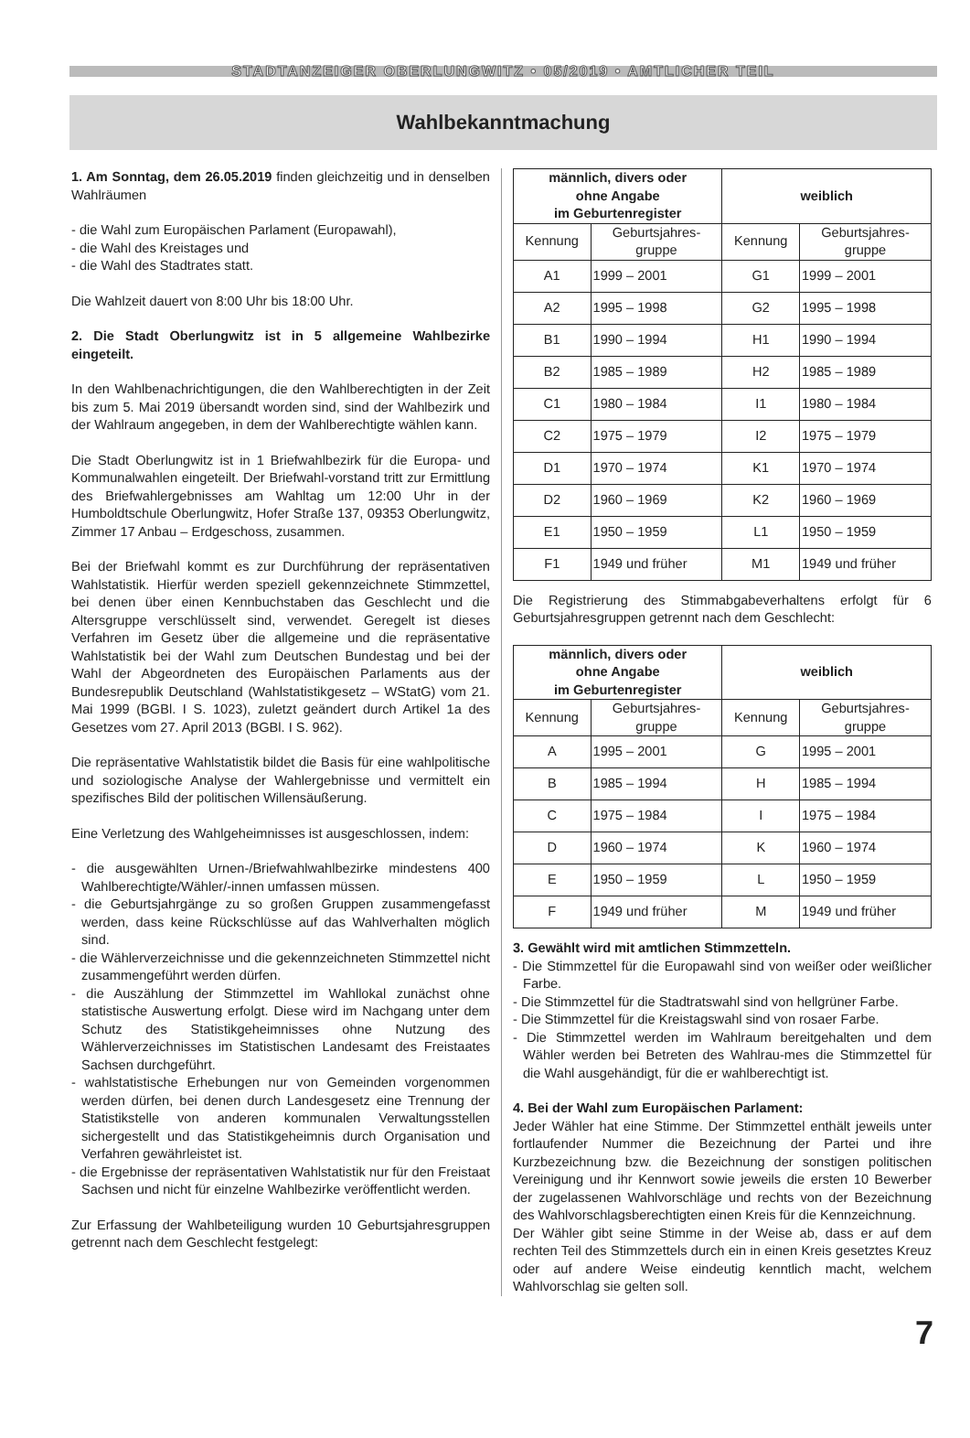STADTANZEIGER OBERLUNGWITZ • 05/2019 • AMTLICHER TEIL
Wahlbekanntmachung
1. Am Sonntag, dem 26.05.2019 finden gleichzeitig und in denselben Wahlräumen
- die Wahl zum Europäischen Parlament (Europawahl),
- die Wahl des Kreistages und
- die Wahl des Stadtrates statt.
Die Wahlzeit dauert von 8:00 Uhr bis 18:00 Uhr.
2. Die Stadt Oberlungwitz ist in 5 allgemeine Wahlbezirke eingeteilt.
In den Wahlbenachrichtigungen, die den Wahlberechtigten in der Zeit bis zum 5. Mai 2019 übersandt worden sind, sind der Wahlbezirk und der Wahlraum angegeben, in dem der Wahlberechtigte wählen kann.
Die Stadt Oberlungwitz ist in 1 Briefwahlbezirk für die Europa- und Kommunalwahlen eingeteilt. Der Briefwahl-vorstand tritt zur Ermittlung des Briefwahlergebnisses am Wahltag um 12:00 Uhr in der Humboldtschule Oberlungwitz, Hofer Straße 137, 09353 Oberlungwitz, Zimmer 17 Anbau – Erdgeschoss, zusammen.
Bei der Briefwahl kommt es zur Durchführung der repräsentativen Wahlstatistik. Hierfür werden speziell gekennzeichnete Stimmzettel, bei denen über einen Kennbuchstaben das Geschlecht und die Altersgruppe verschlüsselt sind, verwendet. Geregelt ist dieses Verfahren im Gesetz über die allgemeine und die repräsentative Wahlstatistik bei der Wahl zum Deutschen Bundestag und bei der Wahl der Abgeordneten des Europäischen Parlaments aus der Bundesrepublik Deutschland (Wahlstatistikgesetz – WStatG) vom 21. Mai 1999 (BGBl. I S. 1023), zuletzt geändert durch Artikel 1a des Gesetzes vom 27. April 2013 (BGBl. I S. 962).
Die repräsentative Wahlstatistik bildet die Basis für eine wahlpolitische und soziologische Analyse der Wahlergebnisse und vermittelt ein spezifisches Bild der politischen Willensäußerung.
Eine Verletzung des Wahlgeheimnisses ist ausgeschlossen, indem:
- die ausgewählten Urnen-/Briefwahlwahlbezirke mindestens 400 Wahlberechtigte/Wähler/-innen umfassen müssen.
- die Geburtsjahrgänge zu so großen Gruppen zusammengefasst werden, dass keine Rückschlüsse auf das Wahlverhalten möglich sind.
- die Wählerverzeichnisse und die gekennzeichneten Stimmzettel nicht zusammengeführt werden dürfen.
- die Auszählung der Stimmzettel im Wahllokal zunächst ohne statistische Auswertung erfolgt. Diese wird im Nachgang unter dem Schutz des Statistikgeheimnisses ohne Nutzung des Wählerverzeichnisses im Statistischen Landesamt des Freistaates Sachsen durchgeführt.
- wahlstatistische Erhebungen nur von Gemeinden vorgenommen werden dürfen, bei denen durch Landesgesetz eine Trennung der Statistikstelle von anderen kommunalen Verwaltungsstellen sichergestellt und das Statistikgeheimnis durch Organisation und Verfahren gewährleistet ist.
- die Ergebnisse der repräsentativen Wahlstatistik nur für den Freistaat Sachsen und nicht für einzelne Wahlbezirke veröffentlicht werden.
Zur Erfassung der Wahlbeteiligung wurden 10 Geburtsjahresgruppen getrennt nach dem Geschlecht festgelegt:
| männlich, divers oder ohne Angabe im Geburtenregister | | weiblich | |
| --- | --- | --- | --- |
| Kennung | Geburtsjahres- gruppe | Kennung | Geburtsjahres- gruppe |
| A1 | 1999 – 2001 | G1 | 1999 – 2001 |
| A2 | 1995 – 1998 | G2 | 1995 – 1998 |
| B1 | 1990 – 1994 | H1 | 1990 – 1994 |
| B2 | 1985 – 1989 | H2 | 1985 – 1989 |
| C1 | 1980 – 1984 | I1 | 1980 – 1984 |
| C2 | 1975 – 1979 | I2 | 1975 – 1979 |
| D1 | 1970 – 1974 | K1 | 1970 – 1974 |
| D2 | 1960 – 1969 | K2 | 1960 – 1969 |
| E1 | 1950 – 1959 | L1 | 1950 – 1959 |
| F1 | 1949 und früher | M1 | 1949 und früher |
Die Registrierung des Stimmabgabeverhaltens erfolgt für 6 Geburtsjahresgruppen getrennt nach dem Geschlecht:
| männlich, divers oder ohne Angabe im Geburtenregister | | weiblich | |
| --- | --- | --- | --- |
| Kennung | Geburtsjahres- gruppe | Kennung | Geburtsjahres- gruppe |
| A | 1995 – 2001 | G | 1995 – 2001 |
| B | 1985 – 1994 | H | 1985 – 1994 |
| C | 1975 – 1984 | I | 1975 – 1984 |
| D | 1960 – 1974 | K | 1960 – 1974 |
| E | 1950 – 1959 | L | 1950 – 1959 |
| F | 1949 und früher | M | 1949 und früher |
3. Gewählt wird mit amtlichen Stimmzetteln.
- Die Stimmzettel für die Europawahl sind von weißer oder weißlicher Farbe.
- Die Stimmzettel für die Stadtratswahl sind von hellgrüner Farbe.
- Die Stimmzettel für die Kreistagswahl sind von rosaer Farbe.
- Die Stimmzettel werden im Wahlraum bereitgehalten und dem Wähler werden bei Betreten des Wahlrau-mes die Stimmzettel für die Wahl ausgehändigt, für die er wahlberechtigt ist.
4. Bei der Wahl zum Europäischen Parlament:
Jeder Wähler hat eine Stimme. Der Stimmzettel enthält jeweils unter fortlaufender Nummer die Bezeichnung der Partei und ihre Kurzbezeichnung bzw. die Bezeichnung der sonstigen politischen Vereinigung und ihr Kennwort sowie jeweils die ersten 10 Bewerber der zugelassenen Wahlvorschläge und rechts von der Bezeichnung des Wahlvorschlagsberechtigten einen Kreis für die Kennzeichnung.
Der Wähler gibt seine Stimme in der Weise ab, dass er auf dem rechten Teil des Stimmzettels durch ein in einen Kreis gesetztes Kreuz oder auf andere Weise eindeutig kenntlich macht, welchem Wahlvorschlag sie gelten soll.
7